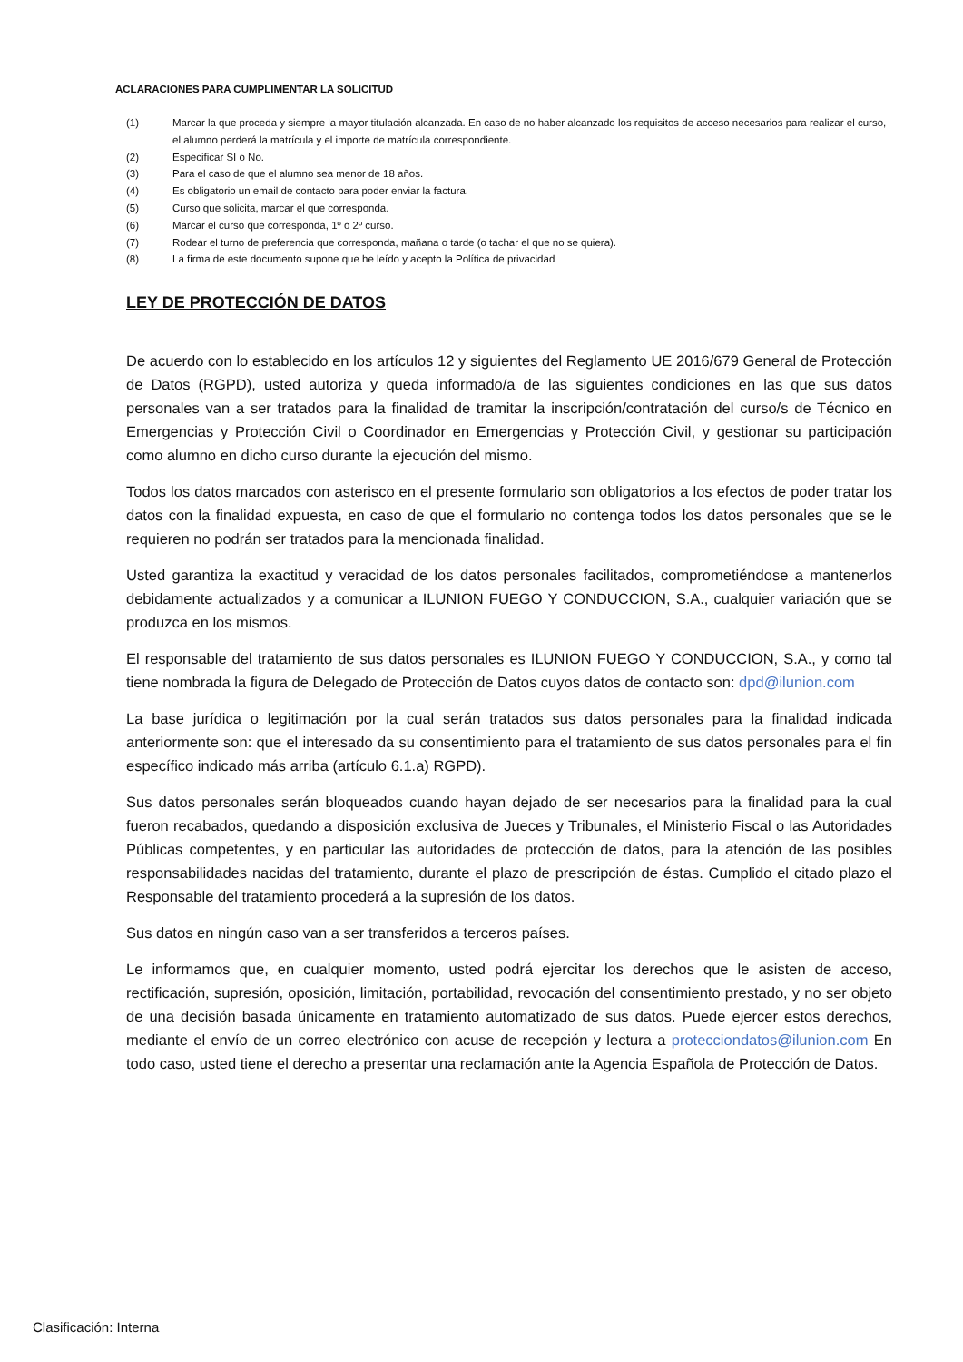ACLARACIONES PARA CUMPLIMENTAR LA SOLICITUD
(1) Marcar la que proceda y siempre la mayor titulación alcanzada. En caso de no haber alcanzado los requisitos de acceso necesarios para realizar el curso, el alumno perderá la matrícula y el importe de matrícula correspondiente.
(2) Especificar SI o No.
(3) Para el caso de que el alumno sea menor de 18 años.
(4) Es obligatorio un email de contacto para poder enviar la factura.
(5) Curso que solicita, marcar el que corresponda.
(6) Marcar el curso que corresponda, 1º o 2º curso.
(7) Rodear el turno de preferencia que corresponda, mañana o tarde (o tachar el que no se quiera).
(8) La firma de este documento supone que he leído y acepto la Política de privacidad
LEY DE PROTECCIÓN DE DATOS
De acuerdo con lo establecido en los artículos 12 y siguientes del Reglamento UE 2016/679 General de Protección de Datos (RGPD), usted autoriza y queda informado/a de las siguientes condiciones en las que sus datos personales van a ser tratados para la finalidad de tramitar la inscripción/contratación del curso/s de Técnico en Emergencias y Protección Civil o Coordinador en Emergencias y Protección Civil, y gestionar su participación como alumno en dicho curso durante la ejecución del mismo.
Todos los datos marcados con asterisco en el presente formulario son obligatorios a los efectos de poder tratar los datos con la finalidad expuesta, en caso de que el formulario no contenga todos los datos personales que se le requieren no podrán ser tratados para la mencionada finalidad.
Usted garantiza la exactitud y veracidad de los datos personales facilitados, comprometiéndose a mantenerlos debidamente actualizados y a comunicar a ILUNION FUEGO Y CONDUCCION, S.A., cualquier variación que se produzca en los mismos.
El responsable del tratamiento de sus datos personales es ILUNION FUEGO Y CONDUCCION, S.A., y como tal tiene nombrada la figura de Delegado de Protección de Datos cuyos datos de contacto son: dpd@ilunion.com
La base jurídica o legitimación por la cual serán tratados sus datos personales para la finalidad indicada anteriormente son: que el interesado da su consentimiento para el tratamiento de sus datos personales para el fin específico indicado más arriba (artículo 6.1.a) RGPD).
Sus datos personales serán bloqueados cuando hayan dejado de ser necesarios para la finalidad para la cual fueron recabados, quedando a disposición exclusiva de Jueces y Tribunales, el Ministerio Fiscal o las Autoridades Públicas competentes, y en particular las autoridades de protección de datos, para la atención de las posibles responsabilidades nacidas del tratamiento, durante el plazo de prescripción de éstas. Cumplido el citado plazo el Responsable del tratamiento procederá a la supresión de los datos.
Sus datos en ningún caso van a ser transferidos a terceros países.
Le informamos que, en cualquier momento, usted podrá ejercitar los derechos que le asisten de acceso, rectificación, supresión, oposición, limitación, portabilidad, revocación del consentimiento prestado, y no ser objeto de una decisión basada únicamente en tratamiento automatizado de sus datos. Puede ejercer estos derechos, mediante el envío de un correo electrónico con acuse de recepción y lectura a protecciondatos@ilunion.com En todo caso, usted tiene el derecho a presentar una reclamación ante la Agencia Española de Protección de Datos.
Clasificación: Interna